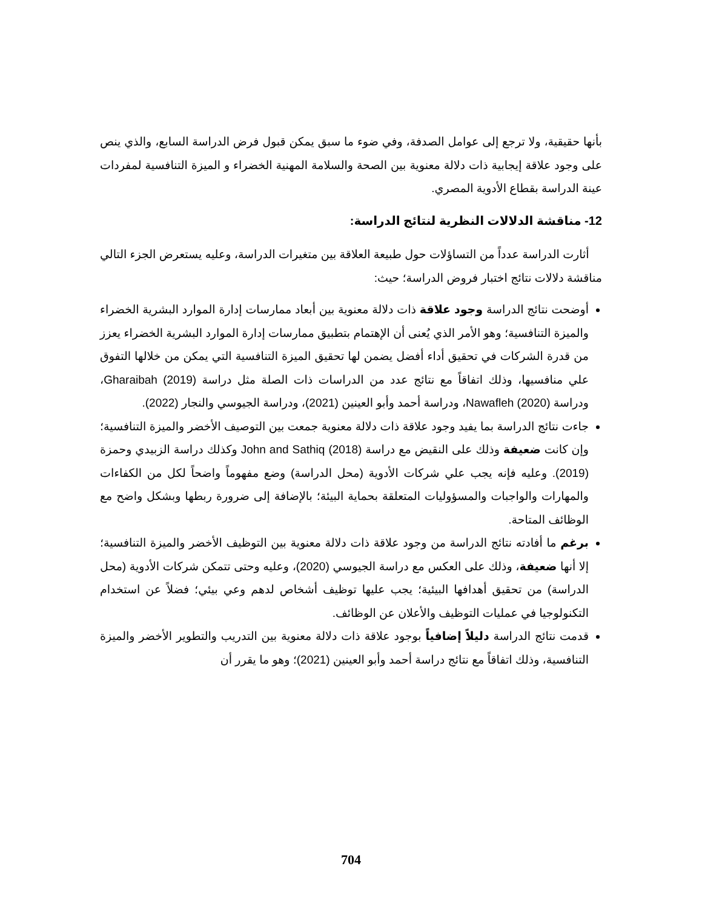بأنها حقيقية، ولا ترجع إلى عوامل الصدفة، وفي ضوء ما سبق يمكن قبول فرض الدراسة السابع، والذي ينص على وجود علاقة إيجابية ذات دلالة معنوية بين الصحة والسلامة المهنية الخضراء و الميزة التنافسية لمفردات عينة الدراسة بقطاع الأدوية المصري.
12- مناقشة الدلالات النظرية لنتائج الدراسة:
أثارت الدراسة عدداً من التساؤلات حول طبيعة العلاقة بين متغيرات الدراسة، وعليه يستعرض الجزء التالي مناقشة دلالات نتائج اختبار فروض الدراسة؛ حيث:
أوضحت نتائج الدراسة وجود علاقة ذات دلالة معنوية بين أبعاد ممارسات إدارة الموارد البشرية الخضراء والميزة التنافسية؛ وهو الأمر الذي يُعنى أن الإهتمام بتطبيق ممارسات إدارة الموارد البشرية الخضراء يعزز من قدرة الشركات في تحقيق أداء أفضل يضمن لها تحقيق الميزة التنافسية التي يمكن من خلالها التفوق علي منافسيها، وذلك اتفاقاً مع نتائج عدد من الدراسات ذات الصلة مثل دراسة Gharaibah (2019)، ودراسة Nawafleh (2020)، ودراسة أحمد وأبو العينين (2021)، ودراسة الجيوسي والنجار (2022).
جاءت نتائج الدراسة بما يفيد وجود علاقة ذات دلالة معنوية جمعت بين التوصيف الأخضر والميزة التنافسية؛ وإن كانت ضعيفة وذلك على النقيض مع دراسة John and Sathiq (2018) وكذلك دراسة الزبيدي وحمزة (2019). وعليه فإنه يجب علي شركات الأدوية (محل الدراسة) وضع مفهوماً واضحاً لكل من الكفاءات والمهارات والواجبات والمسؤوليات المتعلقة بحماية البيئة؛ بالإضافة إلى ضرورة ربطها وبشكل واضح مع الوظائف المتاحة.
برغم ما أفادته نتائج الدراسة من وجود علاقة ذات دلالة معنوية بين التوظيف الأخضر والميزة التنافسية؛ إلا أنها ضعيفة، وذلك على العكس مع دراسة الجيوسي (2020)، وعليه وحتى تتمكن شركات الأدوية (محل الدراسة) من تحقيق أهدافها البيئية؛ يجب عليها توظيف أشخاص لدهم وعي بيئي؛ فضلاً عن استخدام التكنولوجيا في عمليات التوظيف والأعلان عن الوظائف.
قدمت نتائج الدراسة دليلاً إضافياً بوجود علاقة ذات دلالة معنوية بين التدريب والتطوير الأخضر والميزة التنافسية، وذلك اتفاقاً مع نتائج دراسة أحمد وأبو العينين (2021)؛ وهو ما يقرر أن
704